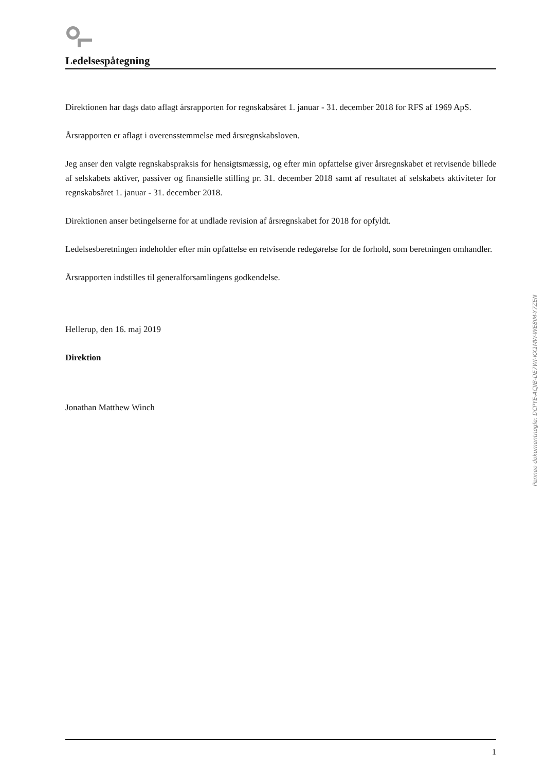Ledelsespåtegning
Direktionen har dags dato aflagt årsrapporten for regnskabsåret 1. januar - 31. december 2018 for RFS af 1969 ApS.
Årsrapporten er aflagt i overensstemmelse med årsregnskabsloven.
Jeg anser den valgte regnskabspraksis for hensigtsmæssig, og efter min opfattelse giver årsregnskabet et retvisende billede af selskabets aktiver, passiver og finansielle stilling pr. 31. december 2018 samt af resultatet af selskabets aktiviteter for regnskabsåret 1. januar - 31. december 2018.
Direktionen anser betingelserne for at undlade revision af årsregnskabet for 2018 for opfyldt.
Ledelsesberetningen indeholder efter min opfattelse en retvisende redegørelse for de forhold, som beretningen omhandler.
Årsrapporten indstilles til generalforsamlingens godkendelse.
Hellerup, den 16. maj 2019
Direktion
Jonathan Matthew Winch
Penneo dokumentnøgle: DCPYE-ACJIB-DE7WI-KX1MW-WE8IM-Y7ZEN
1